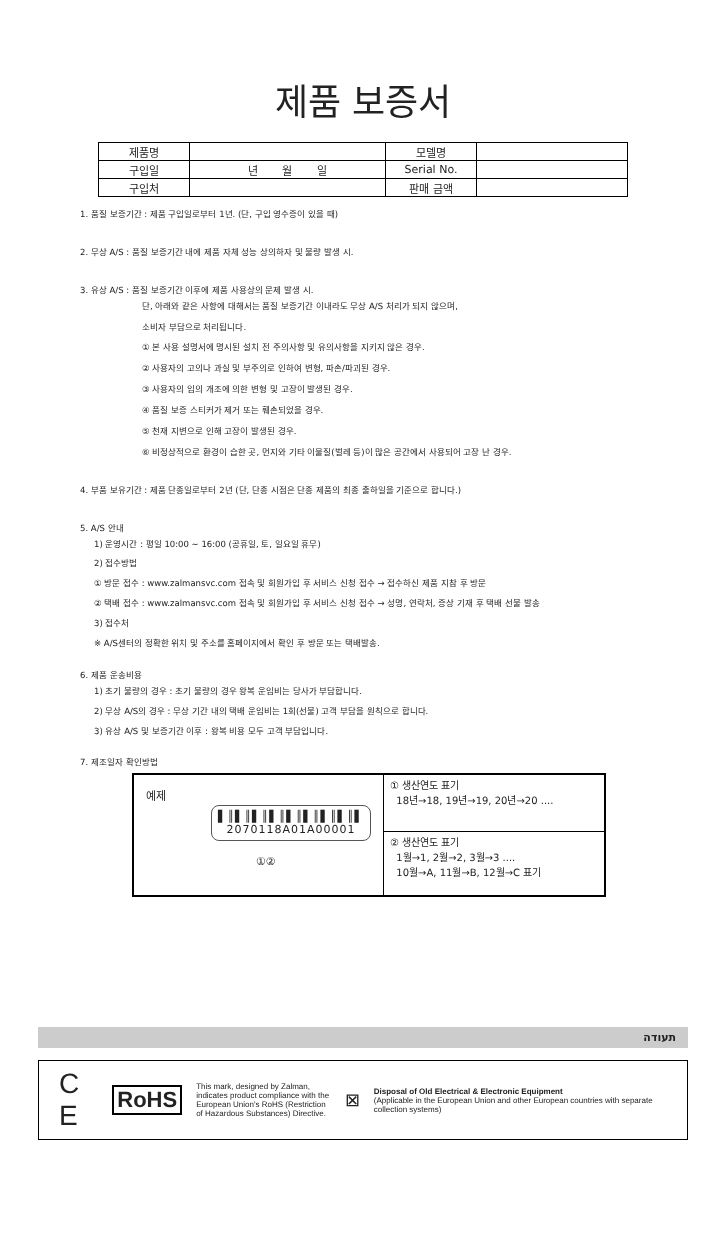제품 보증서
| 제품명 | | 모델명 | |
| 구입일 | 년 월 일 | Serial No. | |
| 구입처 | | 판매 금액 | |
1. 품질 보증기간 : 제품 구입일로부터 1년. (단, 구입 영수증이 있을 때)
2. 무상 A/S : 품질 보증기간 내에 제품 자체 성능 상의하자 및 불량 발생 시.
3. 유상 A/S : 품질 보증기간 이후에 제품 사용상의 문제 발생 시.
단, 아래와 같은 사항에 대해서는 품질 보증기간 이내라도 무상 A/S 처리가 되지 않으며,
소비자 부담으로 처리됩니다.
① 본 사용 설명서에 명시된 설치 전 주의사항 및 유의사항을 지키지 않은 경우.
② 사용자의 고의나 과실 및 부주의로 인하여 변형, 파손/파괴된 경우.
③ 사용자의 임의 개조에 의한 변형 및 고장이 발생된 경우.
④ 품질 보증 스티커가 제거 또는 훼손되었을 경우.
⑤ 천재 지변으로 인해 고장이 발생된 경우.
⑥ 비정상적으로 환경이 습한 곳, 먼지와 기타 이물질(벌레 등)이 많은 공간에서 사용되어 고장 난 경우.
4. 부품 보유기간 : 제품 단종일로부터 2년 (단, 단종 시점은 단종 제품의 최종 출하일을 기준으로 합니다.)
5. A/S 안내
1) 운영시간 : 평일 10:00 ~ 16:00 (공휴일, 토, 일요일 휴무)
2) 접수방법
① 방문 접수 : www.zalmansvc.com 접속 및 회원가입 후 서비스 신청 접수 → 접수하신 제품 지참 후 방문
② 택배 접수 : www.zalmansvc.com 접속 및 회원가입 후 서비스 신청 접수 → 성명, 연락처, 증상 기재 후 택배 선불 발송
3) 접수처
※ A/S센터의 정확한 위치 및 주소를 홈페이지에서 확인 후 방문 또는 택배발송.
6. 제품 운송비용
1) 초기 불량의 경우 : 초기 불량의 경우 왕복 운임비는 당사가 부담합니다.
2) 무상 A/S의 경우 : 무상 기간 내의 택배 운임비는 1회(선불) 고객 부담을 원칙으로 합니다.
3) 유상 A/S 및 보증기간 이후 : 왕복 비용 모두 고객 부담입니다.
7. 제조일자 확인방법
예제
▌║▌║▌║▌║▌║▌║▌║▌║▌
2070118A01A00001
①②
① 생산연도 표기
18년→18, 19년→19, 20년→20 ....
② 생산연도 표기
1월→1, 2월→2, 3월→3 ....
10월→A, 11월→B, 12월→C 표기
תעודה
C E RoHS This mark, designed by Zalman, indicates product compliance with the European Union's RoHS (Restriction of Hazardous Substances) Directive. ⊠ Disposal of Old Electrical & Electronic Equipment
(Applicable in the European Union and other European countries with separate collection systems)